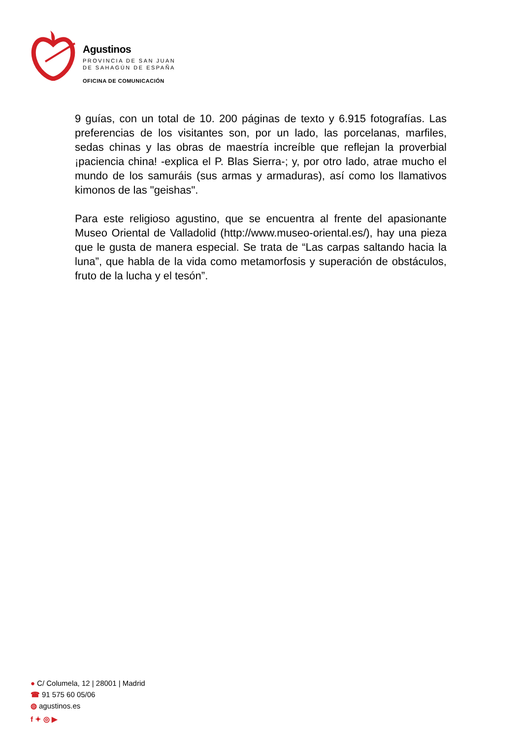Agustinos
PROVINCIA DE SAN JUAN
DE SAHAGÚN DE ESPAÑA
OFICINA DE COMUNICACIÓN
9 guías, con un total de 10. 200 páginas de texto y 6.915 fotografías. Las preferencias de los visitantes son, por un lado, las porcelanas, marfiles, sedas chinas y las obras de maestría increíble que reflejan la proverbial ¡paciencia china! -explica el P. Blas Sierra-; y, por otro lado, atrae mucho el mundo de los samuráis (sus armas y armaduras), así como los llamativos kimonos de las "geishas".
Para este religioso agustino, que se encuentra al frente del apasionante Museo Oriental de Valladolid (http://www.museo-oriental.es/), hay una pieza que le gusta de manera especial. Se trata de “Las carpas saltando hacia la luna”, que habla de la vida como metamorfosis y superación de obstáculos, fruto de la lucha y el tesón”.
● C/ Columela, 12 | 28001 | Madrid
☎ 91 575 60 05/06
◍ agustinos.es
f ✦ ◎ ▶